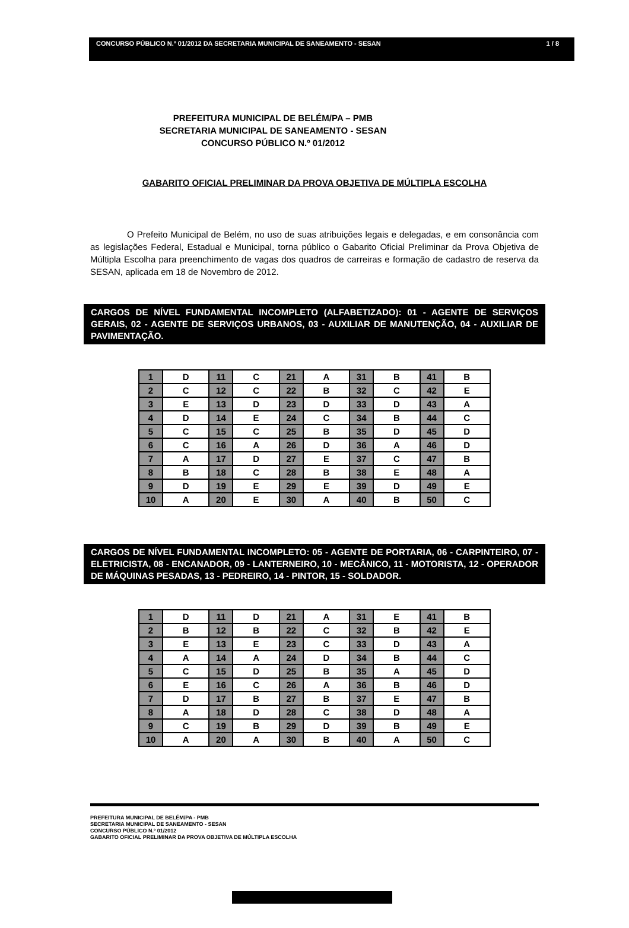CONCURSO PÚBLICO N.º 01/2012 DA SECRETARIA MUNICIPAL DE SANEAMENTO - SESAN 1 / 8
PREFEITURA MUNICIPAL DE BELÉM/PA – PMB
SECRETARIA MUNICIPAL DE SANEAMENTO - SESAN
CONCURSO PÚBLICO N.º 01/2012
GABARITO OFICIAL PRELIMINAR DA PROVA OBJETIVA DE MÚLTIPLA ESCOLHA
O Prefeito Municipal de Belém, no uso de suas atribuições legais e delegadas, e em consonância com as legislações Federal, Estadual e Municipal, torna público o Gabarito Oficial Preliminar da Prova Objetiva de Múltipla Escolha para preenchimento de vagas dos quadros de carreiras e formação de cadastro de reserva da SESAN, aplicada em 18 de Novembro de 2012.
CARGOS DE NÍVEL FUNDAMENTAL INCOMPLETO (ALFABETIZADO): 01 - AGENTE DE SERVIÇOS GERAIS, 02 - AGENTE DE SERVIÇOS URBANOS, 03 - AUXILIAR DE MANUTENÇÃO, 04 - AUXILIAR DE PAVIMENTAÇÃO.
| 1 | D | 11 | C | 21 | A | 31 | B | 41 | B |
| 2 | C | 12 | C | 22 | B | 32 | C | 42 | E |
| 3 | E | 13 | D | 23 | D | 33 | D | 43 | A |
| 4 | D | 14 | E | 24 | C | 34 | B | 44 | C |
| 5 | C | 15 | C | 25 | B | 35 | D | 45 | D |
| 6 | C | 16 | A | 26 | D | 36 | A | 46 | D |
| 7 | A | 17 | D | 27 | E | 37 | C | 47 | B |
| 8 | B | 18 | C | 28 | B | 38 | E | 48 | A |
| 9 | D | 19 | E | 29 | E | 39 | D | 49 | E |
| 10 | A | 20 | E | 30 | A | 40 | B | 50 | C |
CARGOS DE NÍVEL FUNDAMENTAL INCOMPLETO: 05 - AGENTE DE PORTARIA, 06 - CARPINTEIRO, 07 - ELETRICISTA, 08 - ENCANADOR, 09 - LANTERNEIRO, 10 - MECÂNICO, 11 - MOTORISTA, 12 - OPERADOR DE MÁQUINAS PESADAS, 13 - PEDREIRO, 14 - PINTOR, 15 - SOLDADOR.
| 1 | D | 11 | D | 21 | A | 31 | E | 41 | B |
| 2 | B | 12 | B | 22 | C | 32 | B | 42 | E |
| 3 | E | 13 | E | 23 | C | 33 | D | 43 | A |
| 4 | A | 14 | A | 24 | D | 34 | B | 44 | C |
| 5 | C | 15 | D | 25 | B | 35 | A | 45 | D |
| 6 | E | 16 | C | 26 | A | 36 | B | 46 | D |
| 7 | D | 17 | B | 27 | B | 37 | E | 47 | B |
| 8 | A | 18 | D | 28 | C | 38 | D | 48 | A |
| 9 | C | 19 | B | 29 | D | 39 | B | 49 | E |
| 10 | A | 20 | A | 30 | B | 40 | A | 50 | C |
PREFEITURA MUNICIPAL DE BELÉM/PA - PMB
SECRETARIA MUNICIPAL DE SANEAMENTO - SESAN
CONCURSO PÚBLICO N.º 01/2012
GABARITO OFICIAL PRELIMINAR DA PROVA OBJETIVA DE MÚLTIPLA ESCOLHA